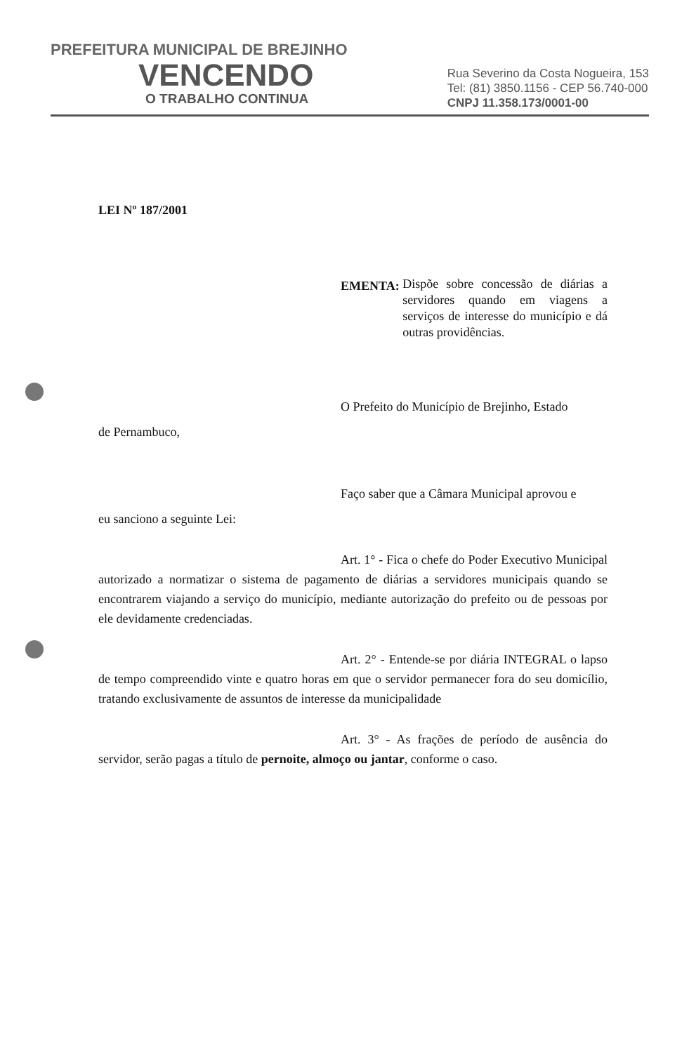PREFEITURA MUNICIPAL DE BREJINHO
VENCENDO
O TRABALHO CONTINUA
Rua Severino da Costa Nogueira, 153
Tel: (81) 3850.1156 - CEP 56.740-000
CNPJ 11.358.173/0001-00
LEI Nº 187/2001
EMENTA:
Dispõe sobre concessão de diárias a servidores quando em viagens a serviços de interesse do município e dá outras providências.
O Prefeito do Município de Brejinho, Estado
de Pernambuco,
Faço saber que a Câmara Municipal aprovou e
eu sanciono a seguinte Lei:
Art. 1° - Fica o chefe do Poder Executivo Municipal autorizado a normatizar o sistema de pagamento de diárias a servidores municipais quando se encontrarem viajando a serviço do município, mediante autorização do prefeito ou de pessoas por ele devidamente credenciadas.
Art. 2° - Entende-se por diária INTEGRAL o lapso de tempo compreendido vinte e quatro horas em que o servidor permanecer fora do seu domicílio, tratando exclusivamente de assuntos de interesse da municipalidade
Art. 3° - As frações de período de ausência do servidor, serão pagas a título de pernoite, almoço ou jantar, conforme o caso.